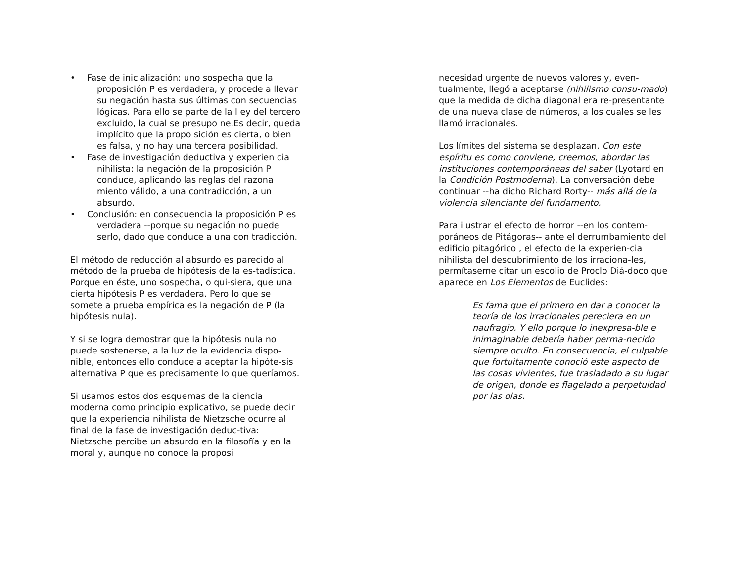• Fase de inicialización: uno sospecha que la proposición P es verdadera, y procede a llevar su negación hasta sus últimas con secuencias lógicas. Para ello se parte de la l ey del tercero excluido, la cual se presupo ne.Es decir, queda implícito que la propo sición es cierta, o bien es falsa, y no hay una tercera posibilidad.
• Fase de investigación deductiva y experien cia nihilista: la negación de la proposición P conduce, aplicando las reglas del razona miento válido, a una contradicción, a un absurdo.
• Conclusión: en consecuencia la proposición P es verdadera --porque su negación no puede serlo, dado que conduce a una con tradicción.
El método de reducción al absurdo es parecido al método de la prueba de hipótesis de la es-tadística. Porque en éste, uno sospecha, o qui-siera, que una cierta hipótesis P es verdadera. Pero lo que se somete a prueba empírica es la negación de P (la hipótesis nula).
Y si se logra demostrar que la hipótesis nula no puede sostenerse, a la luz de la evidencia dispo-nible, entonces ello conduce a aceptar la hipóte-sis alternativa P que es precisamente lo que queríamos.
Si usamos estos dos esquemas de la ciencia moderna como principio explicativo, se puede decir que la experiencia nihilista de Nietzsche ocurre al final de la fase de investigación deduc-tiva: Nietzsche percibe un absurdo en la filosofía y en la moral y, aunque no conoce la proposi
necesidad urgente de nuevos valores y, even-tualmente, llegó a aceptarse (nihilismo consu-mado) que la medida de dicha diagonal era re-presentante de una nueva clase de números, a los cuales se les llamó irracionales.
Los límites del sistema se desplazan. Con este espíritu es como conviene, creemos, abordar las instituciones contemporáneas del saber (Lyotard en la Condición Postmoderna). La conversación debe continuar --ha dicho Richard Rorty-- más allá de la violencia silenciante del fundamento.
Para ilustrar el efecto de horror --en los contem-poráneos de Pitágoras-- ante el derrumbamiento del edificio pitagórico , el efecto de la experien-cia nihilista del descubrimiento de los irraciona-les, permítaseme citar un escolio de Proclo Diá-doco que aparece en Los Elementos de Euclides:
Es fama que el primero en dar a conocer la teoría de los irracionales pereciera en un naufragio. Y ello porque lo inexpresa-ble e inimaginable debería haber perma-necido siempre oculto. En consecuencia, el culpable que fortuitamente conoció este aspecto de las cosas vivientes, fue trasladado a su lugar de origen, donde es flagelado a perpetuidad por las olas.